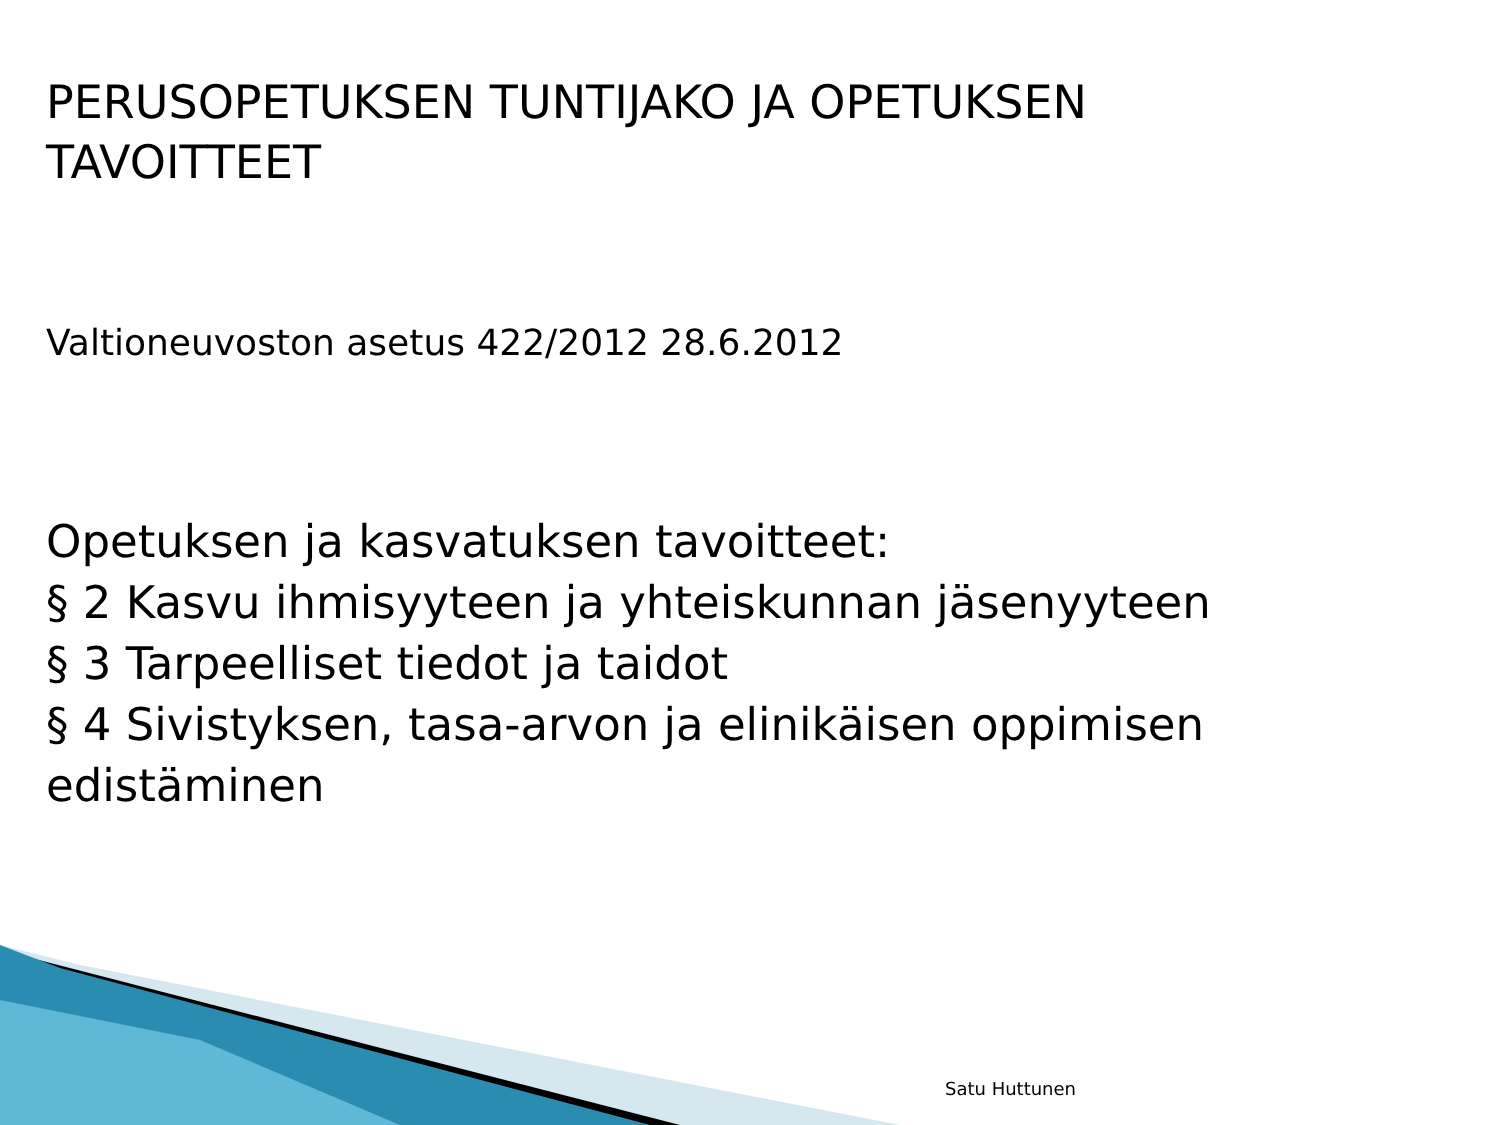PERUSOPETUKSEN TUNTIJAKO JA OPETUKSEN
TAVOITTEET
Valtioneuvoston asetus 422/2012 28.6.2012
Opetuksen ja kasvatuksen tavoitteet:
§ 2 Kasvu ihmisyyteen ja yhteiskunnan jäsenyyteen
§ 3 Tarpeelliset tiedot ja taidot
§ 4 Sivistyksen, tasa-arvon ja elinikäisen oppimisen
edistäminen
Satu Huttunen